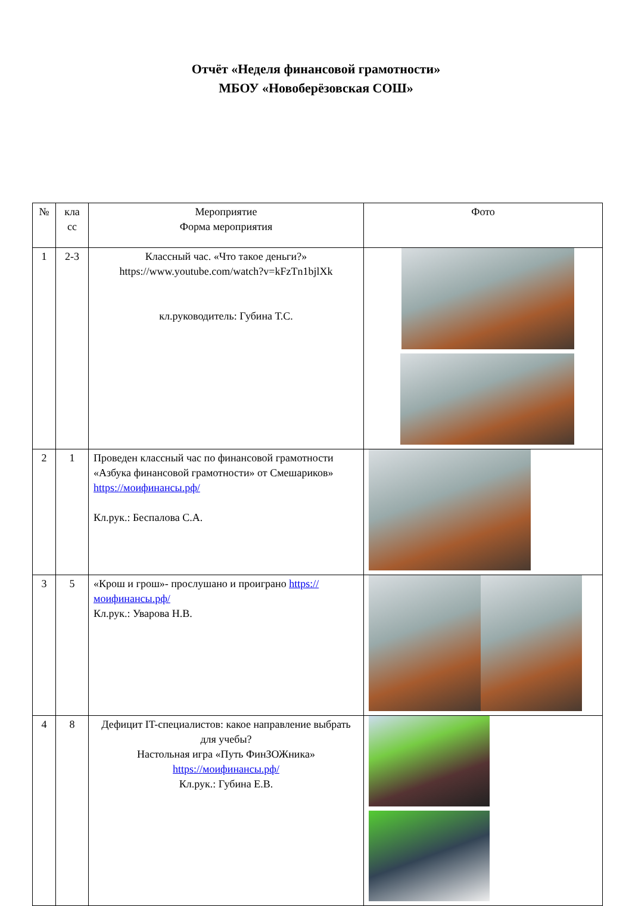Отчёт «Неделя финансовой грамотности»
МБОУ «Новоберёзовская СОШ»
| № | кла сс | Мероприятие Форма мероприятия | Фото |
| 1 | 2-3 | Классный час. «Что такое деньги?» https://www.youtube.com/watch?v=kFzTn1bjlXk кл.руководитель: Губина Т.С. | |
| 2 | 1 | Проведен классный час по финансовой грамотности «Азбука финансовой грамотности» от Смешариков» https://моифинансы.рф/ Кл.рук.: Беспалова С.А. | |
| 3 | 5 | «Крош и грош»- прослушано и проиграно https://моифинансы.рф/ Кл.рук.: Уварова Н.В. | |
| 4 | 8 | Дефицит IT-специалистов: какое направление выбрать для учебы? Настольная игра «Путь ФинЗОЖника» https://моифинансы.рф/ Кл.рук.: Губина Е.В. | |